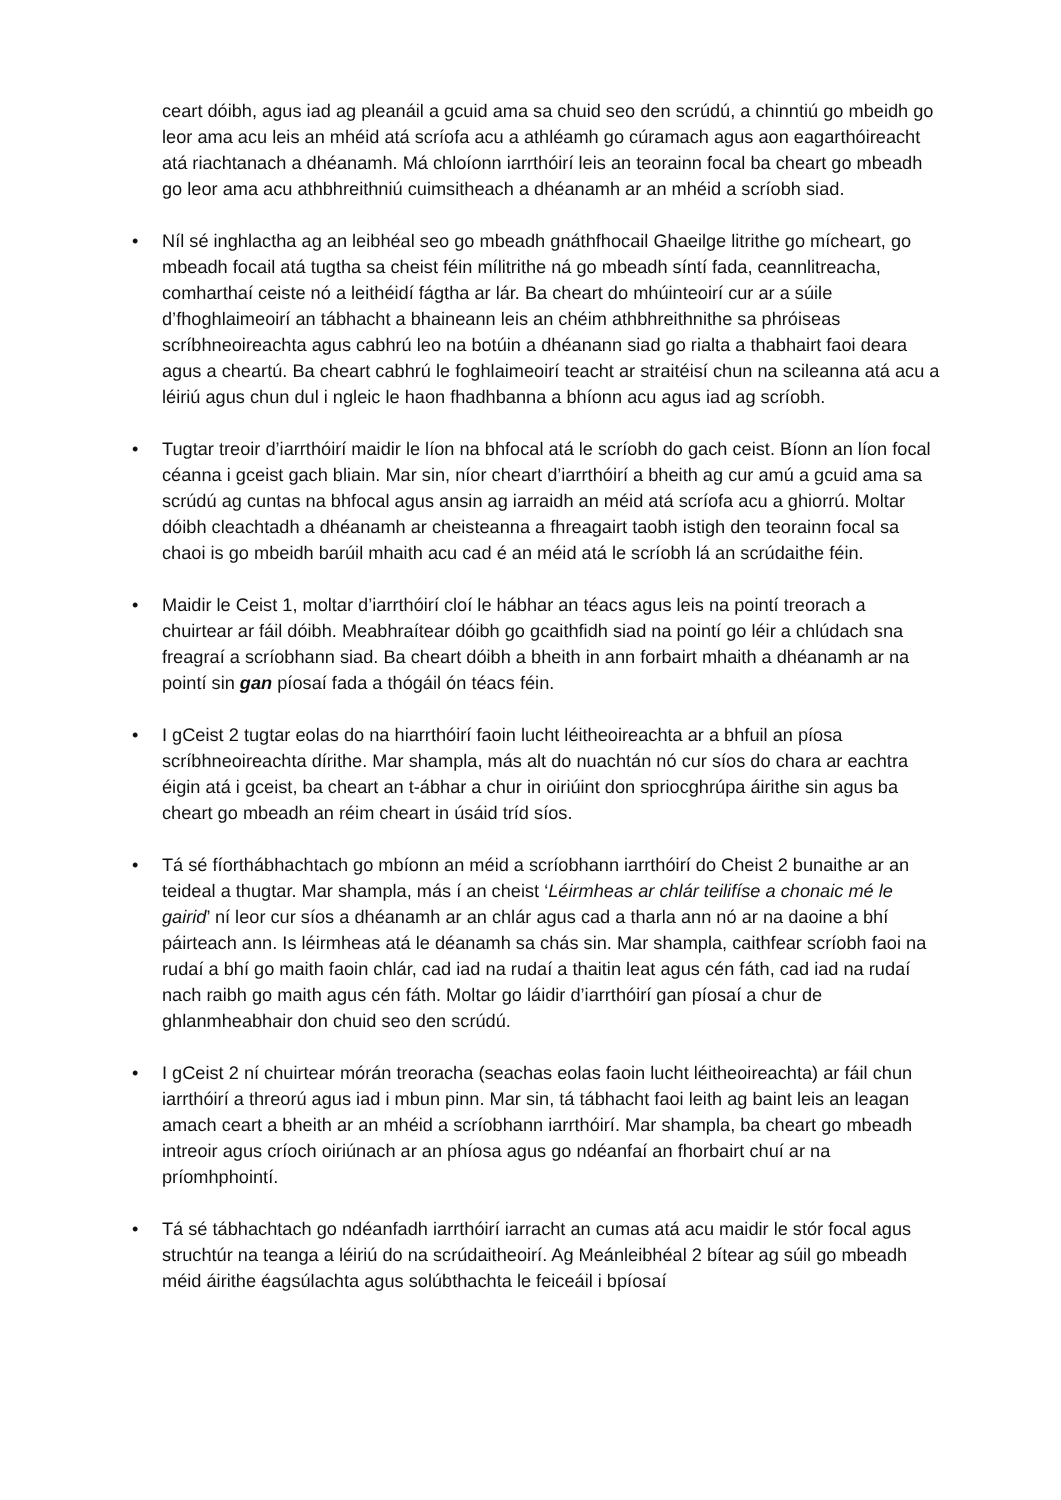ceart dóibh, agus iad ag pleanáil a gcuid ama sa chuid seo den scrúdú, a chinntiú go mbeidh go leor ama acu leis an mhéid atá scríofa acu a athléamh go cúramach agus aon eagarthóireacht atá riachtanach a dhéanamh. Má chloíonn iarrthóirí leis an teorainn focal ba cheart go mbeadh go leor ama acu athbhreithniú cuimsitheach a dhéanamh ar an mhéid a scríobh siad.
• Níl sé inghlactha ag an leibhéal seo go mbeadh gnáthfhocail Ghaeilge litrithe go mícheart, go mbeadh focail atá tugtha sa cheist féin mílitrithe ná go mbeadh síntí fada, ceannlitreacha, comharthaí ceiste nó a leithéidí fágtha ar lár. Ba cheart do mhúinteoirí cur ar a súile d’fhoghlaimeoirí an tábhacht a bhaineann leis an chéim athbhreithnithe sa phróiseas scríbhneoireachta agus cabhrú leo na botúin a dhéanann siad go rialta a thabhairt faoi deara agus a cheartú. Ba cheart cabhrú le foghlaimeoirí teacht ar straitéisí chun na scileanna atá acu a léiriú agus chun dul i ngleic le haon fhadhbanna a bhíonn acu agus iad ag scríobh.
• Tugtar treoir d’iarrthóirí maidir le líon na bhfocal atá le scríobh do gach ceist. Bíonn an líon focal céanna i gceist gach bliain. Mar sin, níor cheart d’iarrthóirí a bheith ag cur amú a gcuid ama sa scrúdú ag cuntas na bhfocal agus ansin ag iarraidh an méid atá scríofa acu a ghiorrú. Moltar dóibh cleachtadh a dhéanamh ar cheisteanna a fhreagairt taobh istigh den teorainn focal sa chaoi is go mbeidh barúil mhaith acu cad é an méid atá le scríobh lá an scrúdaithe féin.
• Maidir le Ceist 1, moltar d’iarrthóirí cloí le hábhar an téacs agus leis na pointí treorach a chuirtear ar fáil dóibh. Meabhraítear dóibh go gcaithfidh siad na pointí go léir a chlúdach sna freagraí a scríobhann siad. Ba cheart dóibh a bheith in ann forbairt mhaith a dhéanamh ar na pointí sin gan píosaí fada a thógáil ón téacs féin.
• I gCeist 2 tugtar eolas do na hiarrthóirí faoin lucht léitheoireachta ar a bhfuil an píosa scríbhneoireachta dírithe. Mar shampla, más alt do nuachtán nó cur síos do chara ar eachtra éigin atá i gceist, ba cheart an t-ábhar a chur in oiriúint don spriocghrúpa áirithe sin agus ba cheart go mbeadh an réim cheart in úsáid tríd síos.
• Tá sé fíorthábhachtach go mbíonn an méid a scríobhann iarrthóirí do Cheist 2 bunaithe ar an teideal a thugtar. Mar shampla, más í an cheist ‘Léirmheas ar chlár teilifíse a chonaic mé le gairid’ ní leor cur síos a dhéanamh ar an chlár agus cad a tharla ann nó ar na daoine a bhí páirteach ann. Is léirmheas atá le déanamh sa chás sin. Mar shampla, caithfear scríobh faoi na rudaí a bhí go maith faoin chlár, cad iad na rudaí a thaitin leat agus cén fáth, cad iad na rudaí nach raibh go maith agus cén fáth. Moltar go láidir d’iarrthóirí gan píosaí a chur de ghlanmheabhair don chuid seo den scrúdú.
• I gCeist 2 ní chuirtear mórán treoracha (seachas eolas faoin lucht léitheoireachta) ar fáil chun iarrthóirí a threorú agus iad i mbun pinn. Mar sin, tá tábhacht faoi leith ag baint leis an leagan amach ceart a bheith ar an mhéid a scríobhann iarrthóirí. Mar shampla, ba cheart go mbeadh intreoir agus críoch oiriúnach ar an phíosa agus go ndéanfaí an fhorbairt chuí ar na príomhphointí.
• Tá sé tábhachtach go ndéanfadh iarrthóirí iarracht an cumas atá acu maidir le stór focal agus struchtúr na teanga a léiriú do na scrúdaitheoirí. Ag Meánleibhéal 2 bítear ag súil go mbeadh méid áirithe éagsúlachta agus solúbthachta le feiceáil i bpíosaí